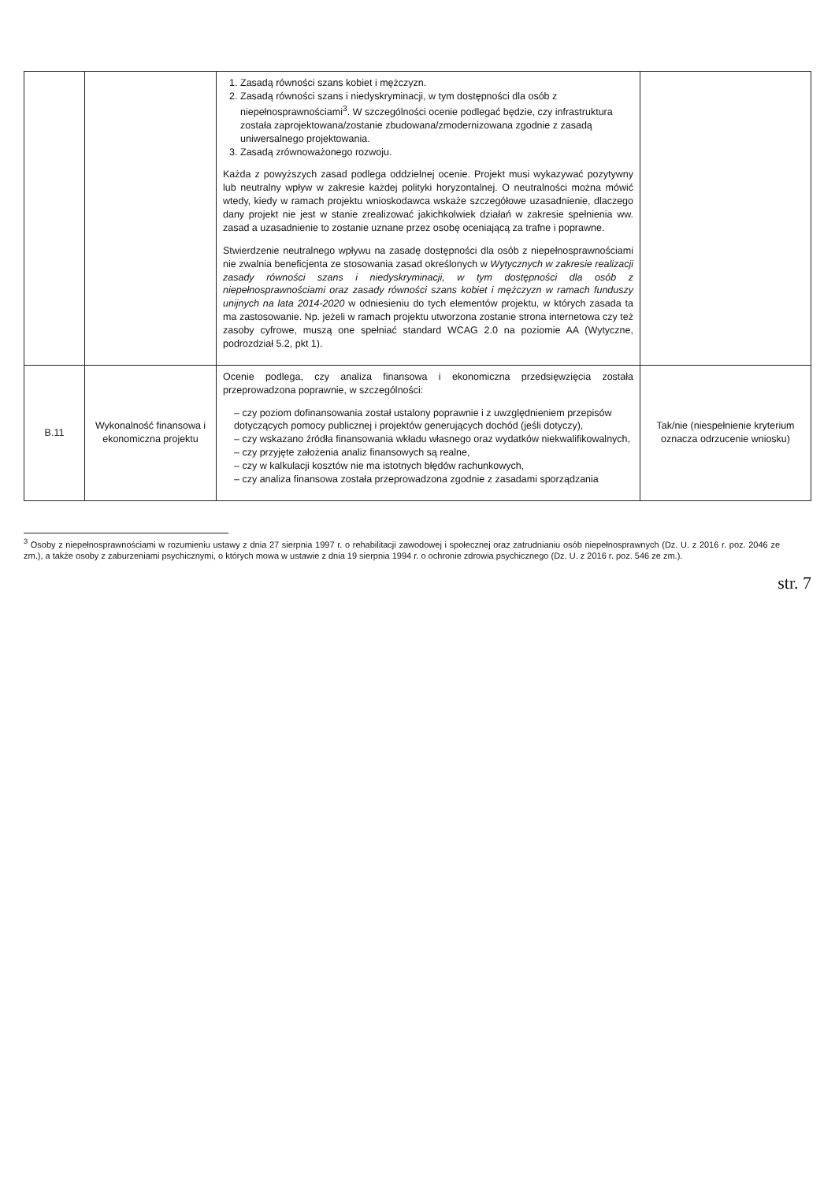| | | 1. Zasadą równości szans kobiet i mężczyzn. 2. Zasadą równości szans i niedyskryminacji, w tym dostępności dla osób z niepełnosprawnościami<sup>3</sup>. W szczególności ocenie podlegać będzie, czy infrastruktura została zaprojektowana/zostanie zbudowana/zmodernizowana zgodnie z zasadą uniwersalnego projektowania. 3. Zasadą zrównoważonego rozwoju. Każda z powyższych zasad podlega oddzielnej ocenie. Projekt musi wykazywać pozytywny lub neutralny wpływ w zakresie każdej polityki horyzontalnej. O neutralności można mówić wtedy, kiedy w ramach projektu wnioskodawca wskaże szczegółowe uzasadnienie, dlaczego dany projekt nie jest w stanie zrealizować jakichkolwiek działań w zakresie spełnienia ww. zasad a uzasadnienie to zostanie uznane przez osobę oceniającą za trafne i poprawne. Stwierdzenie neutralnego wpływu na zasadę dostępności dla osób z niepełnosprawnościami nie zwalnia beneficjenta ze stosowania zasad określonych w Wytycznych w zakresie realizacji zasady równości szans i niedyskryminacji, w tym dostępności dla osób z niepełnosprawnościami oraz zasady równości szans kobiet i mężczyzn w ramach funduszy unijnych na lata 2014-2020 w odniesieniu do tych elementów projektu, w których zasada ta ma zastosowanie. Np. jeżeli w ramach projektu utworzona zostanie strona internetowa czy też zasoby cyfrowe, muszą one spełniać standard WCAG 2.0 na poziomie AA (Wytyczne, podrozdział 5.2, pkt 1). | |
| B.11 | Wykonalność finansowa i ekonomiczna projektu | Ocenie podlega, czy analiza finansowa i ekonomiczna przedsięwzięcia została przeprowadzona poprawnie, w szczególności: – czy poziom dofinansowania został ustalony poprawnie i z uwzględnieniem przepisów dotyczących pomocy publicznej i projektów generujących dochód (jeśli dotyczy), – czy wskazano źródła finansowania wkładu własnego oraz wydatków niekwalifikowalnych, – czy przyjęte założenia analiz finansowych są realne, – czy w kalkulacji kosztów nie ma istotnych błędów rachunkowych, – czy analiza finansowa została przeprowadzona zgodnie z zasadami sporządzania | Tak/nie (niespełnienie kryterium oznacza odrzucenie wniosku) |
<sup>3</sup> Osoby z niepełnosprawnościami w rozumieniu ustawy z dnia 27 sierpnia 1997 r. o rehabilitacji zawodowej i społecznej oraz zatrudnianiu osób niepełnosprawnych (Dz. U. z 2016 r. poz. 2046 ze zm.), a także osoby z zaburzeniami psychicznymi, o których mowa w ustawie z dnia 19 sierpnia 1994 r. o ochronie zdrowia psychicznego (Dz. U. z 2016 r. poz. 546 ze zm.).
str. 7